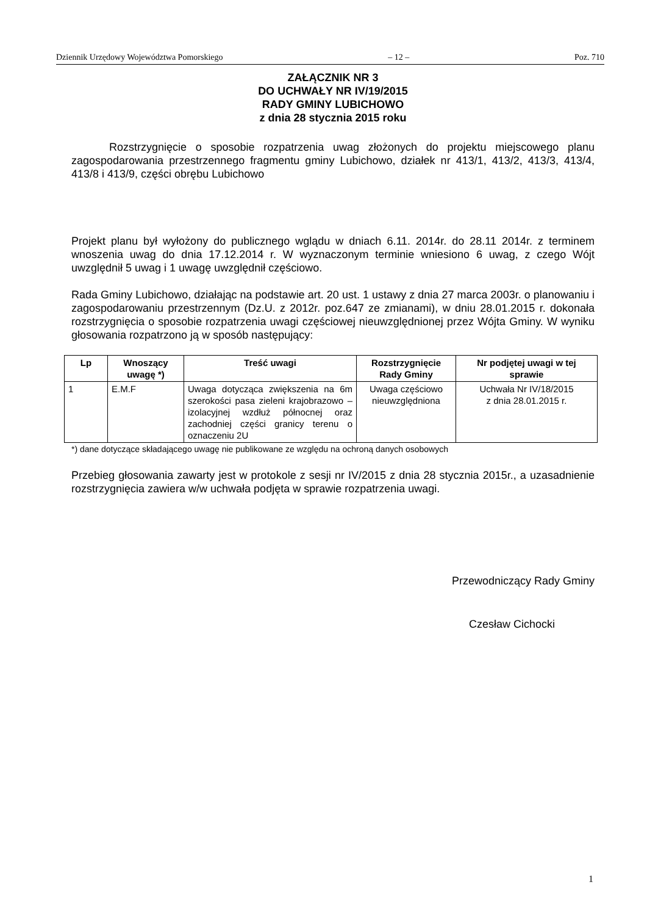Dziennik Urzędowy Województwa Pomorskiego – 12 – Poz. 710
ZAŁĄCZNIK NR 3
DO UCHWAŁY NR IV/19/2015
RADY GMINY LUBICHOWO
z dnia 28 stycznia 2015 roku
Rozstrzygnięcie o sposobie rozpatrzenia uwag złożonych do projektu miejscowego planu zagospodarowania przestrzennego fragmentu gminy Lubichowo, działek nr 413/1, 413/2, 413/3, 413/4, 413/8 i 413/9, części obrębu Lubichowo
Projekt planu był wyłożony do publicznego wglądu w dniach 6.11. 2014r. do 28.11 2014r. z terminem wnoszenia uwag do dnia 17.12.2014 r. W wyznaczonym terminie wniesiono 6 uwag, z czego Wójt uwzględnił 5 uwag i 1 uwagę uwzględnił częściowo.
Rada Gminy Lubichowo, działając na podstawie art. 20 ust. 1 ustawy z dnia 27 marca 2003r. o planowaniu i zagospodarowaniu przestrzennym (Dz.U. z 2012r. poz.647 ze zmianami), w dniu 28.01.2015 r. dokonała rozstrzygnięcia o sposobie rozpatrzenia uwagi częściowej nieuwzględnionej przez Wójta Gminy. W wyniku głosowania rozpatrzono ją w sposób następujący:
| Lp | Wnoszący uwagę *) | Treść uwagi | Rozstrzygnięcie Rady Gminy | Nr podjętej uwagi w tej sprawie |
| --- | --- | --- | --- | --- |
| 1 | E.M.F | Uwaga dotycząca zwiększenia na 6m szerokości pasa zieleni krajobrazowo – izolacyjnej wzdłuż północnej oraz zachodniej części granicy terenu o oznaczeniu 2U | Uwaga częściowo nieuwzględniona | Uchwała Nr IV/18/2015 z dnia 28.01.2015 r. |
*) dane dotyczące składającego uwagę nie publikowane ze względu na ochroną danych osobowych
Przebieg głosowania zawarty jest w protokole z sesji nr IV/2015 z dnia 28 stycznia 2015r., a uzasadnienie rozstrzygnięcia zawiera w/w uchwała podjęta w sprawie rozpatrzenia uwagi.
Przewodniczący Rady Gminy
Czesław Cichocki
1